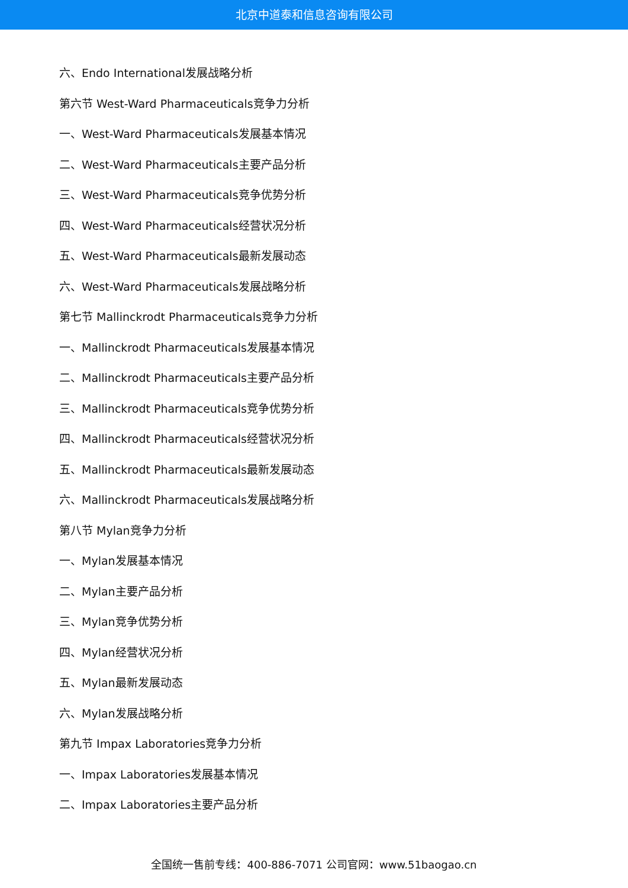北京中道泰和信息咨询有限公司
六、Endo International发展战略分析
第六节 West-Ward Pharmaceuticals竞争力分析
一、West-Ward Pharmaceuticals发展基本情况
二、West-Ward Pharmaceuticals主要产品分析
三、West-Ward Pharmaceuticals竞争优势分析
四、West-Ward Pharmaceuticals经营状况分析
五、West-Ward Pharmaceuticals最新发展动态
六、West-Ward Pharmaceuticals发展战略分析
第七节 Mallinckrodt Pharmaceuticals竞争力分析
一、Mallinckrodt Pharmaceuticals发展基本情况
二、Mallinckrodt Pharmaceuticals主要产品分析
三、Mallinckrodt Pharmaceuticals竞争优势分析
四、Mallinckrodt Pharmaceuticals经营状况分析
五、Mallinckrodt Pharmaceuticals最新发展动态
六、Mallinckrodt Pharmaceuticals发展战略分析
第八节 Mylan竞争力分析
一、Mylan发展基本情况
二、Mylan主要产品分析
三、Mylan竞争优势分析
四、Mylan经营状况分析
五、Mylan最新发展动态
六、Mylan发展战略分析
第九节 Impax Laboratories竞争力分析
一、Impax Laboratories发展基本情况
二、Impax Laboratories主要产品分析
全国统一售前专线：400-886-7071 公司官网：www.51baogao.cn